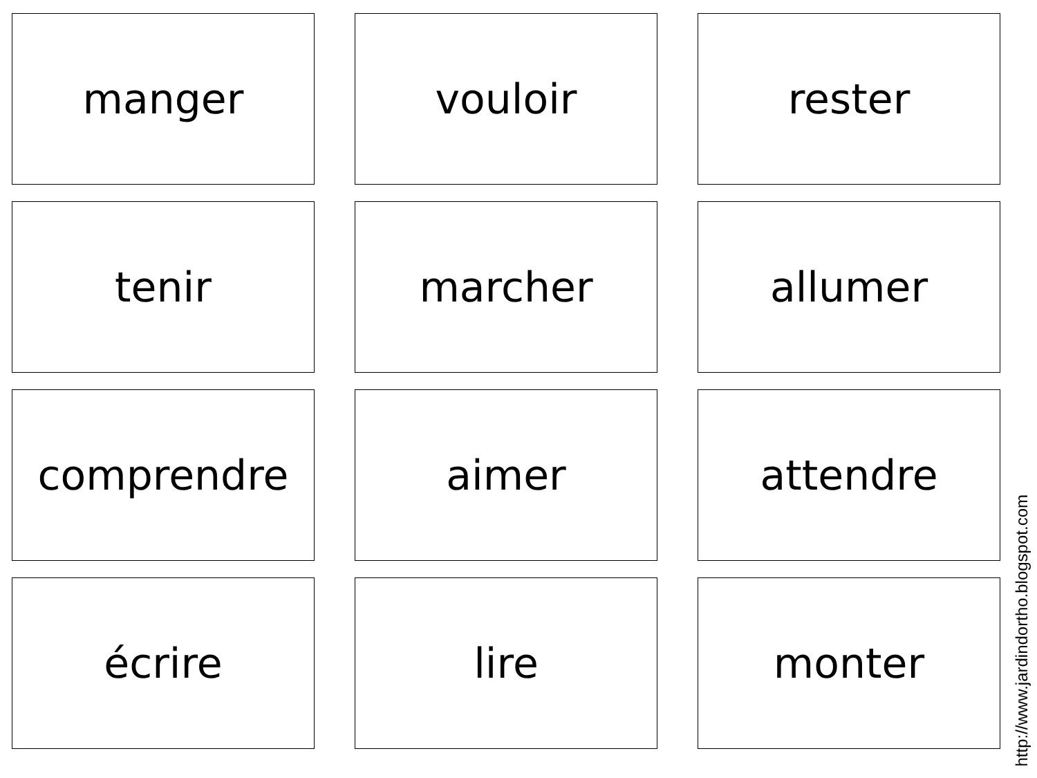manger
vouloir
rester
tenir
marcher
allumer
comprendre
aimer
attendre
écrire
lire
monter
http://www.jardindortho.blogspot.com